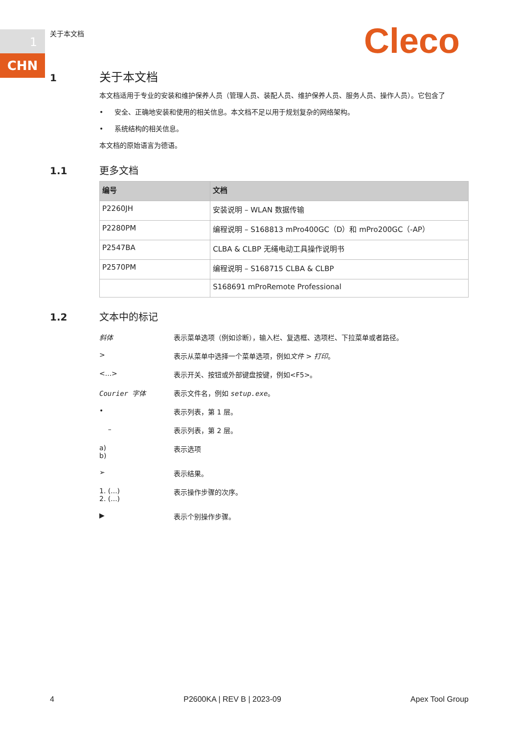1
CHN
关于本文档 Cleco
1 关于本文档
本文档适用于专业的安装和维护保养人员（管理人员、装配人员、维护保养人员、服务人员、操作人员）。它包含了
• 安全、正确地安装和使用的相关信息。本文档不足以用于规划复杂的网络架构。
• 系统结构的相关信息。
本文档的原始语言为德语。
1.1 更多文档
| 编号 | 文档 |
| --- | --- |
| P2260JH | 安装说明 – WLAN 数据传输 |
| P2280PM | 编程说明 – S168813 mPro400GC（D）和 mPro200GC（-AP） |
| P2547BA | CLBA & CLBP 无绳电动工具操作说明书 |
| P2570PM | 编程说明 – S168715 CLBA & CLBP |
| | S168691 mProRemote Professional |
1.2 文本中的标记
斜体 表示菜单选项（例如诊断），输入栏、复选框、选项栏、下拉菜单或者路径。
> 表示从菜单中选择一个菜单选项，例如文件 > 打印。
<...> 表示开关、按钮或外部键盘按键，例如<F5>。
Courier 字体 表示文件名，例如 setup.exe。
• 表示列表，第 1 层。
– 表示列表，第 2 层。
a)
b) 表示选项
➢ 表示结果。
1. (...)
2. (...) 表示操作步骤的次序。
▶ 表示个别操作步骤。
4 P2600KA | REV B | 2023-09 Apex Tool Group